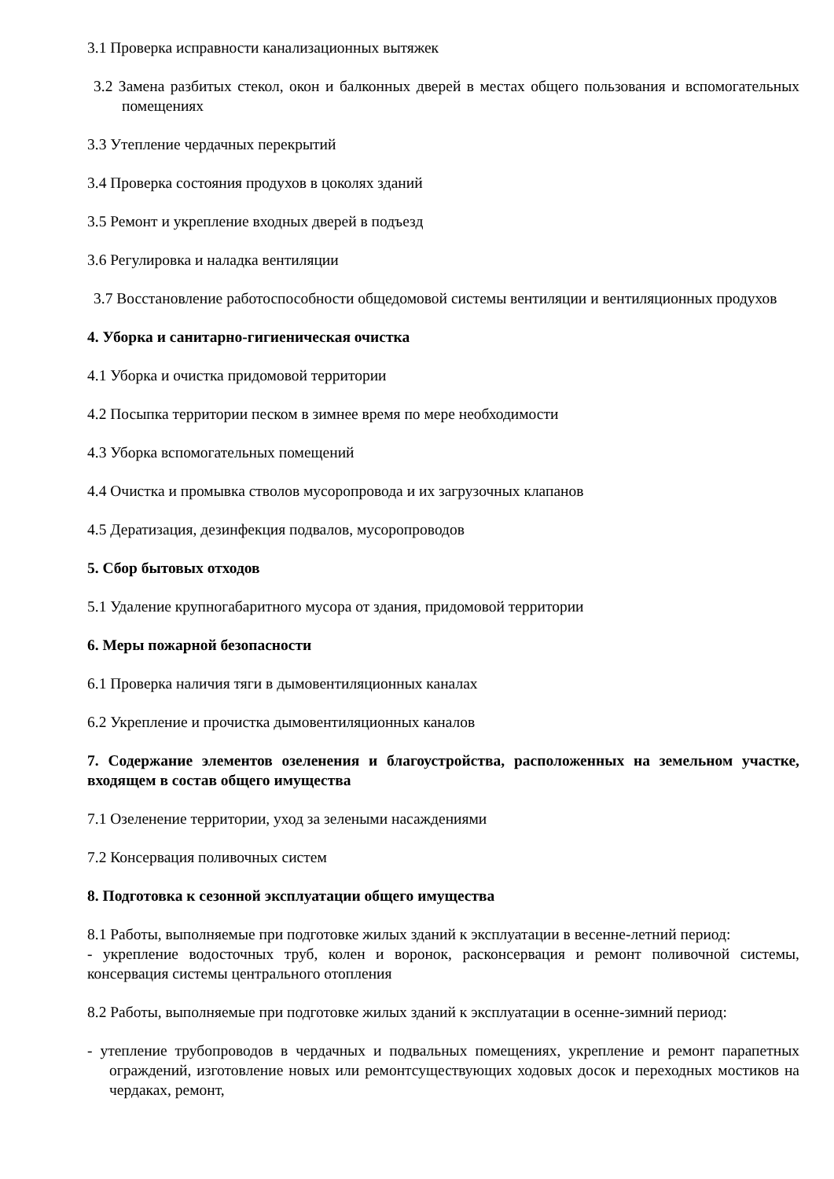3.1 Проверка исправности канализационных вытяжек
3.2 Замена разбитых стекол, окон и балконных дверей в местах общего пользования и вспомогательных помещениях
3.3 Утепление чердачных перекрытий
3.4 Проверка состояния продухов в цоколях зданий
3.5 Ремонт и укрепление входных дверей в подъезд
3.6 Регулировка и наладка вентиляции
3.7 Восстановление работоспособности общедомовой системы вентиляции и вентиляционных продухов
4. Уборка и санитарно-гигиеническая очистка
4.1 Уборка и очистка придомовой территории
4.2 Посыпка территории песком в зимнее время по мере необходимости
4.3 Уборка вспомогательных помещений
4.4 Очистка и промывка стволов мусоропровода и их загрузочных клапанов
4.5 Дератизация, дезинфекция подвалов, мусоропроводов
5. Сбор бытовых отходов
5.1 Удаление крупногабаритного мусора от здания, придомовой территории
6. Меры пожарной безопасности
6.1 Проверка наличия тяги в дымовентиляционных каналах
6.2 Укрепление и прочистка дымовентиляционных каналов
7. Содержание элементов озеленения и благоустройства, расположенных на земельном участке, входящем в состав общего имущества
7.1 Озеленение территории, уход за зелеными насаждениями
7.2 Консервация поливочных систем
8. Подготовка к сезонной эксплуатации общего имущества
8.1 Работы, выполняемые при подготовке жилых зданий к эксплуатации в весенне-летний период:
- укрепление водосточных труб, колен и воронок, расконсервация и ремонт поливочной системы, консервация системы центрального отопления
8.2 Работы, выполняемые при подготовке жилых зданий к эксплуатации в осенне-зимний период:
- утепление трубопроводов в чердачных и подвальных помещениях, укрепление и ремонт парапетных ограждений, изготовление новых или ремонтсуществующих ходовых досок и переходных мостиков на чердаках, ремонт,